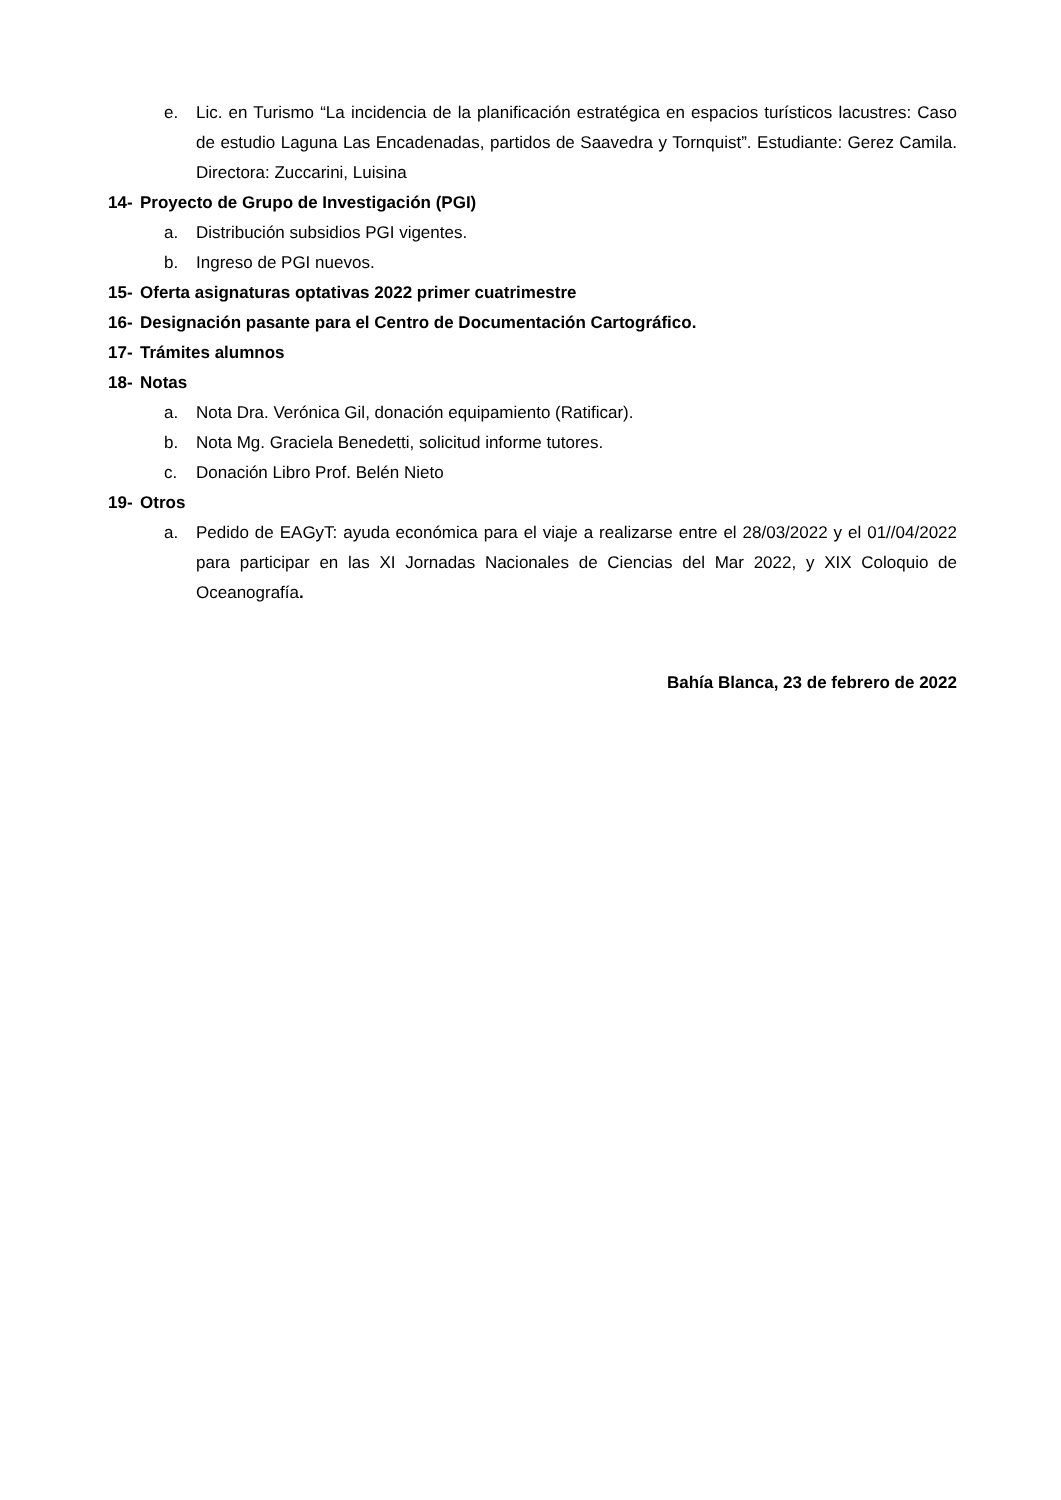e. Lic. en Turismo “La incidencia de la planificación estratégica en espacios turísticos lacustres: Caso de estudio Laguna Las Encadenadas, partidos de Saavedra y Tornquist”. Estudiante: Gerez Camila. Directora: Zuccarini, Luisina
14- Proyecto de Grupo de Investigación (PGI)
a. Distribución subsidios PGI vigentes.
b. Ingreso de PGI nuevos.
15- Oferta asignaturas optativas 2022 primer cuatrimestre
16- Designación pasante para el Centro de Documentación Cartográfico.
17- Trámites alumnos
18- Notas
a. Nota Dra. Verónica Gil, donación equipamiento (Ratificar).
b. Nota Mg. Graciela Benedetti, solicitud informe tutores.
c. Donación Libro Prof. Belén Nieto
19- Otros
a. Pedido de EAGyT: ayuda económica para el viaje a realizarse entre el 28/03/2022 y el 01//04/2022 para participar en las XI Jornadas Nacionales de Ciencias del Mar 2022, y XIX Coloquio de Oceanografía.
Bahía Blanca, 23 de febrero de 2022